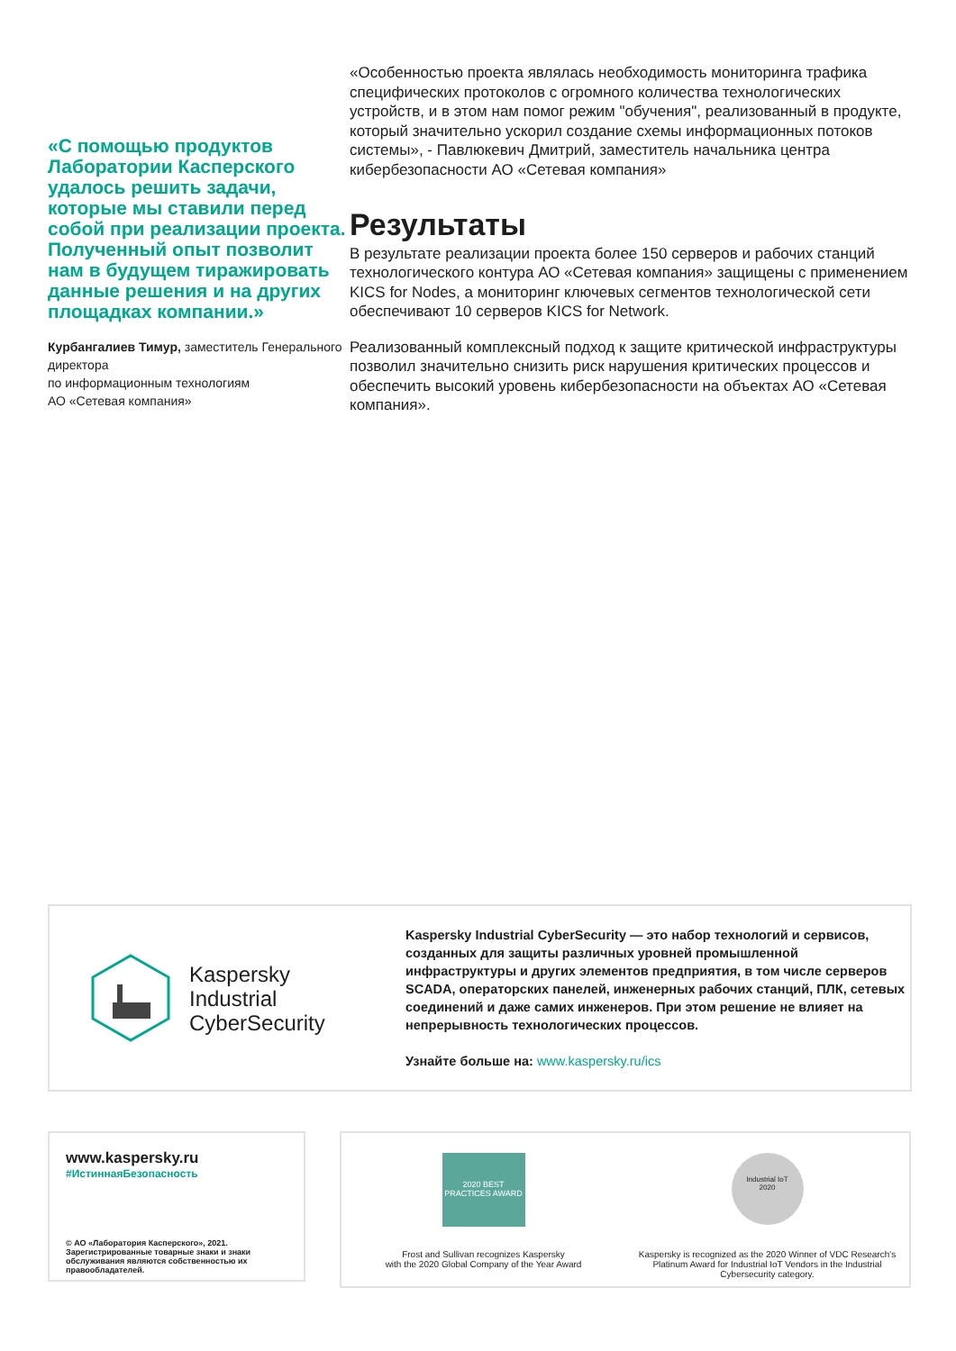«С помощью продуктов Лаборатории Касперского удалось решить задачи, которые мы ставили перед собой при реализации проекта.
Полученный опыт позволит нам в будущем тиражировать данные решения и на других площадках компании.»
Курбангалиев Тимур, заместитель Генерального директора
по информационным технологиям
АО «Сетевая компания»
«Особенностью проекта являлась необходимость мониторинга трафика специфических протоколов с огромного количества технологических устройств, и в этом нам помог режим "обучения", реализованный в продукте, который значительно ускорил создание схемы информационных потоков системы», - Павлюкевич Дмитрий, заместитель начальника центра кибербезопасности АО «Сетевая компания»
Результаты
В результате реализации проекта более 150 серверов и рабочих станций технологического контура АО «Сетевая компания» защищены с применением KICS for Nodes, а мониторинг ключевых сегментов технологической сети обеспечивают 10 серверов KICS for Network.
Реализованный комплексный подход к защите критической инфраструктуры позволил значительно снизить риск нарушения критических процессов и обеспечить высокий уровень кибербезопасности на объектах АО «Сетевая компания».
Kaspersky
Industrial
CyberSecurity
Kaspersky Industrial CyberSecurity — это набор технологий и сервисов, созданных для защиты различных уровней промышленной инфраструктуры и других элементов предприятия, в том числе серверов SCADA, операторских панелей, инженерных рабочих станций, ПЛК, сетевых соединений и даже самих инженеров. При этом решение не влияет на непрерывность технологических процессов.
Узнайте больше на: www.kaspersky.ru/ics
www.kaspersky.ru
#ИстиннаяБезопасность
© АО «Лаборатория Касперского», 2021.
Зарегистрированные товарные знаки и знаки обслуживания являются собственностью их правообладателей.
2020 BEST PRACTICES AWARD
Frost and Sullivan recognizes Kaspersky
with the 2020 Global Company of the Year Award
Industrial IoT
2020
Kaspersky is recognized as the 2020 Winner of VDC Research's Platinum Award for Industrial IoT Vendors in the Industrial Cybersecurity category.